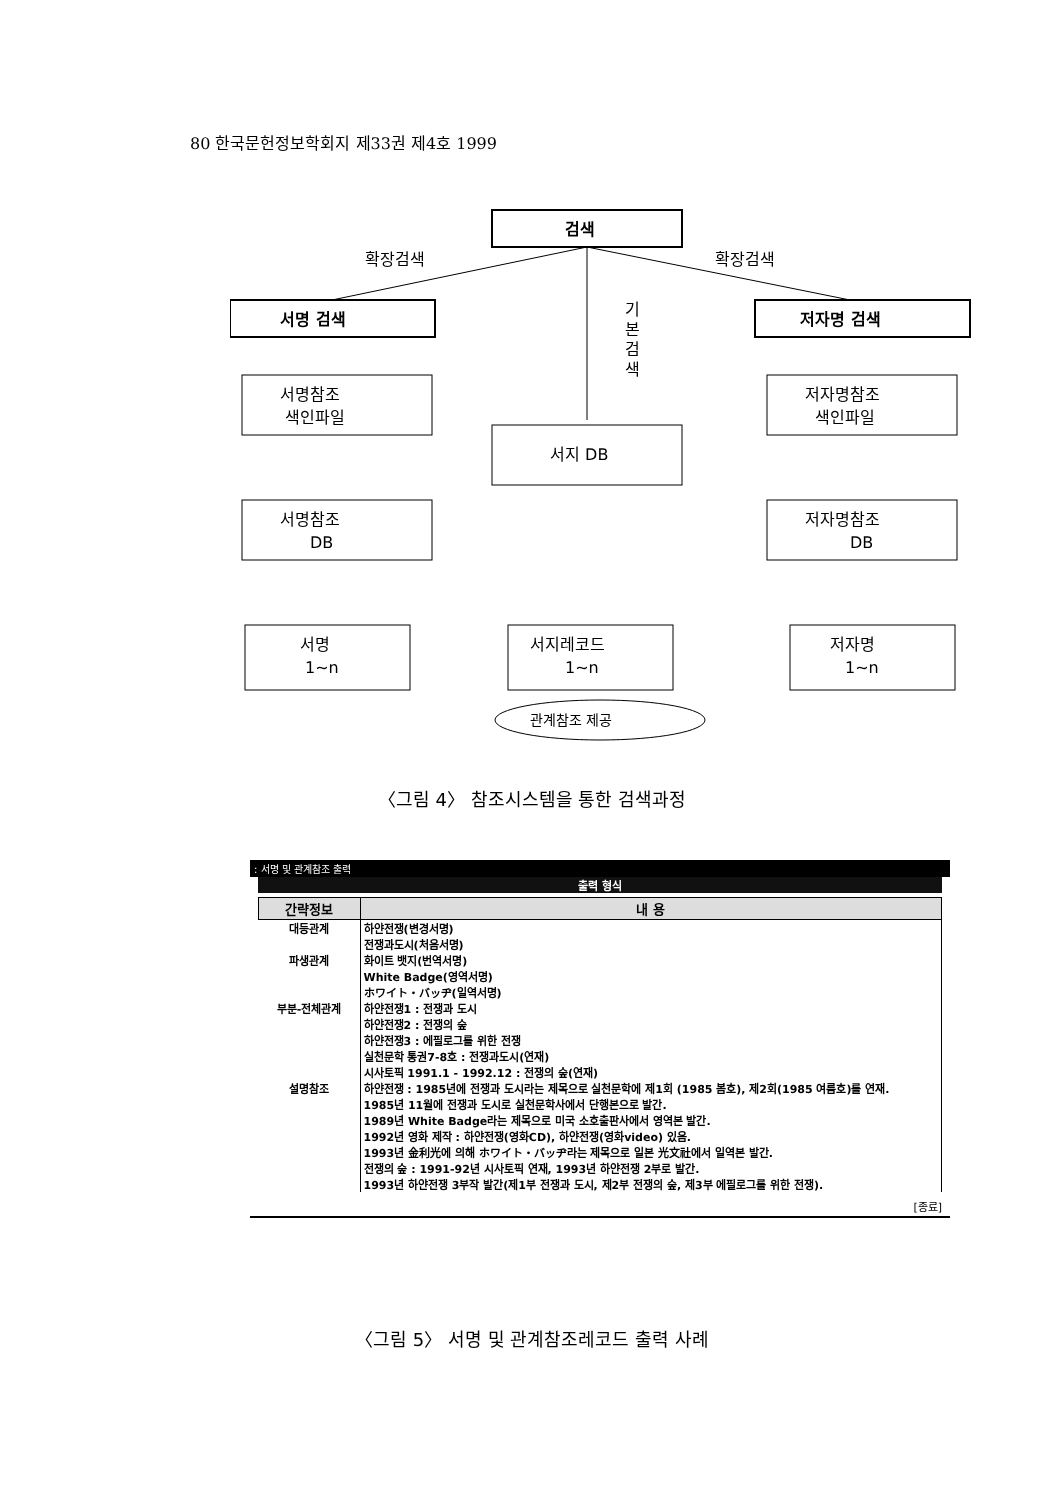80 한국문헌정보학회지 제33권 제4호 1999
검색
서명 검색
저자명 검색
확장검색
확장검색
기
본
검
색
서명참조
색인파일
저자명참조
색인파일
서지 DB
서명참조
DB
저자명참조
DB
서명
1~n
서지레코드
1~n
저자명
1~n
관계참조 제공
〈그림 4〉 참조시스템을 통한 검색과정
: 서명 및 관계참조 출력
출력 형식
| 간략정보 | 내 용 |
| --- | --- |
| 대등관계 | 하얀전쟁(변경서명) 전쟁과도시(처음서명) |
| 파생관계 | 화이트 뱃지(번역서명) White Badge(영역서명) ホワイト・バッヂ(일역서명) |
| 부분-전체관계 | 하얀전쟁1 : 전쟁과 도시 하얀전쟁2 : 전쟁의 숲 하얀전쟁3 : 에필로그를 위한 전쟁 실천문학 통권7-8호 : 전쟁과도시(연재) 시사토픽 1991.1 - 1992.12 : 전쟁의 숲(연재) |
| 설명참조 | 하얀전쟁 : 1985년에 전쟁과 도시라는 제목으로 실천문학에 제1회 (1985 봄호), 제2회(1985 여름호)를 연재. 1985년 11월에 전쟁과 도시로 실천문학사에서 단행본으로 발간. 1989년 White Badge라는 제목으로 미국 소호출판사에서 영역본 발간. 1992년 영화 제작 : 하얀전쟁(영화CD), 하얀전쟁(영화video) 있음. 1993년 金利光에 의해 ホワイト・バッヂ라는 제목으로 일본 光文社에서 일역본 발간. 전쟁의 숲 : 1991-92년 시사토픽 연재, 1993년 하얀전쟁 2부로 발간. 1993년 하얀전쟁 3부작 발간(제1부 전쟁과 도시, 제2부 전쟁의 숲, 제3부 에필로그를 위한 전쟁). |
[종료]
〈그림 5〉 서명 및 관계참조레코드 출력 사례